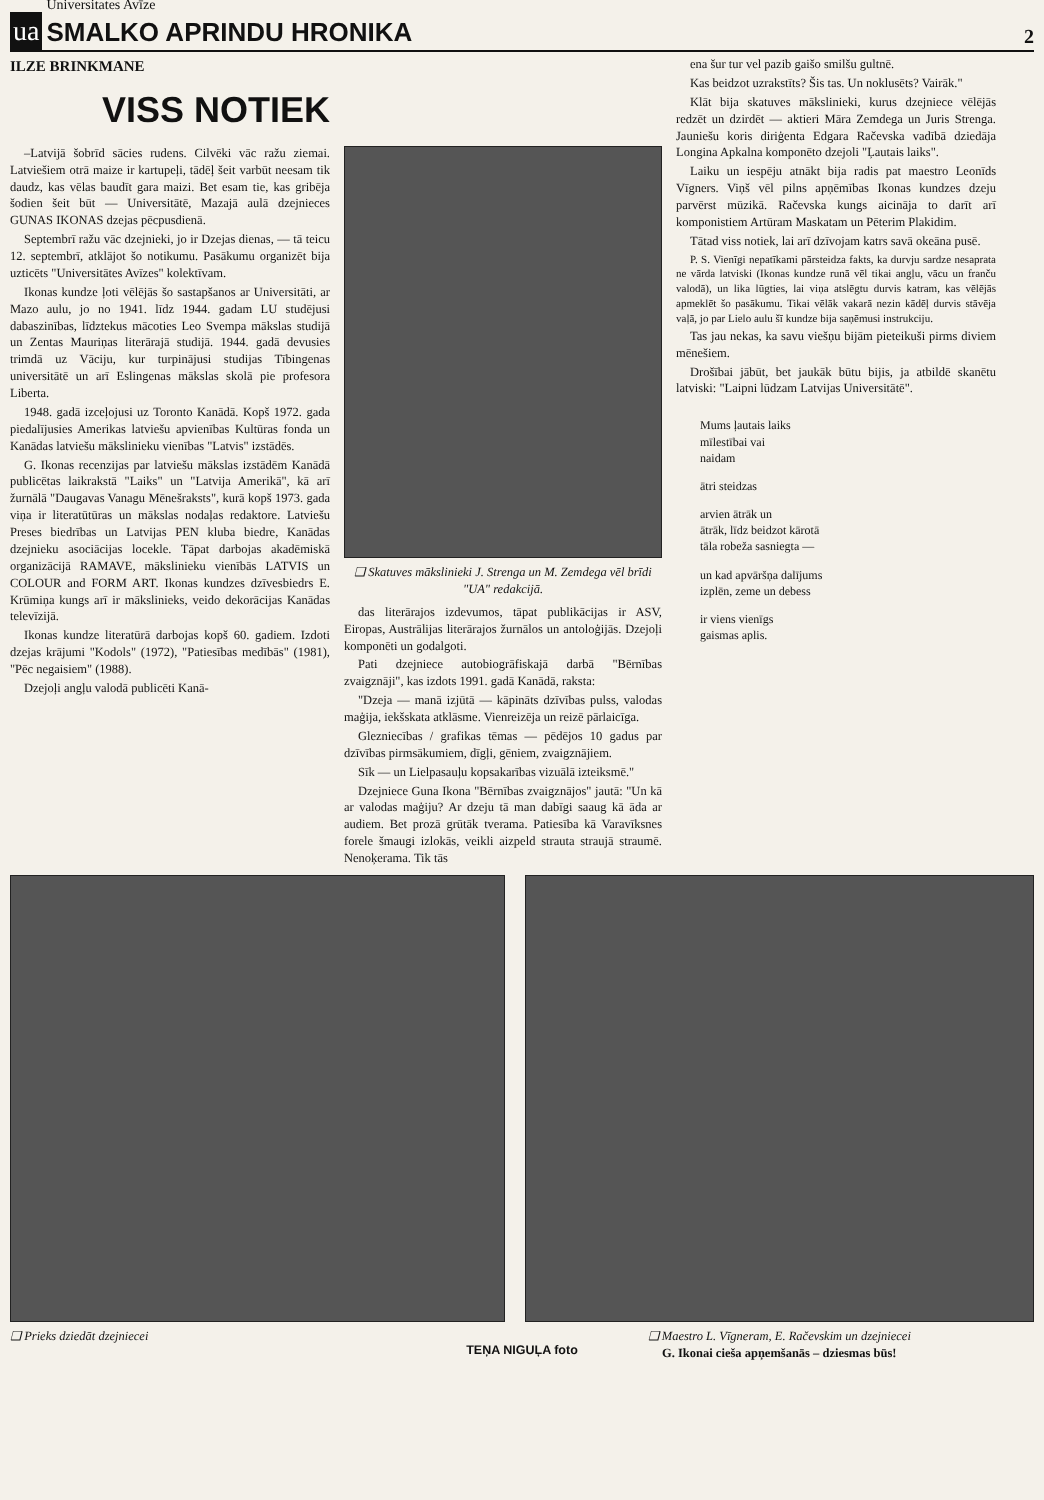ua
Universitates Avīze
SMALKO APRINDU HRONIKA
2
ILZE BRINKMANE
VISS NOTIEK
–Latvijā šobrīd sācies rudens. Cilvēki vāc ražu ziemai. Latviešiem otrā maize ir kartupeļi, tādēļ šeit varbūt neesam tik daudz, kas vēlas baudīt gara maizi. Bet esam tie, kas gribēja šodien šeit būt — Universitātē, Mazajā aulā dzejnieces GUNAS IKONAS dzejas pēcpusdienā.
Septembrī ražu vāc dzejnieki, jo ir Dzejas dienas, — tā teicu 12. septembrī, atklājot šo notikumu. Pasākumu organizēt bija uzticēts "Universitātes Avīzes" kolektīvam.
Ikonas kundze ļoti vēlējās šo sastapšanos ar Universitāti, ar Mazo aulu, jo no 1941. līdz 1944. gadam LU studējusi dabaszinības, līdztekus mācoties Leo Svempa mākslas studijā un Zentas Mauriņas literārajā studijā. 1944. gadā devusies trimdā uz Vāciju, kur turpinājusi studijas Tībingenas universitātē un arī Eslingenas mākslas skolā pie profesora Liberta.
1948. gadā izceļojusi uz Toronto Kanādā. Kopš 1972. gada piedalījusies Amerikas latviešu apvienības Kultūras fonda un Kanādas latviešu mākslinieku vienības "Latvis" izstādēs.
G. Ikonas recenzijas par latviešu mākslas izstādēm Kanādā publicētas laikrakstā "Laiks" un "Latvija Amerikā", kā arī žurnālā "Daugavas Vanagu Mēnešraksts", kurā kopš 1973. gada viņa ir literatūtūras un mākslas nodaļas redaktore. Latviešu Preses biedrības un Latvijas PEN kluba biedre, Kanādas dzejnieku asociācijas locekle. Tāpat darbojas akadēmiskā organizācijā RAMAVE, mākslinieku vienībās LATVIS un COLOUR and FORM ART. Ikonas kundzes dzīvesbiedrs E. Krūmiņa kungs arī ir mākslinieks, veido dekorācijas Kanādas televīzijā.
Ikonas kundze literatūrā darbojas kopš 60. gadiem. Izdoti dzejas krājumi "Kodols" (1972), "Patiesības medībās" (1981), "Pēc negaisiem" (1988).
Dzejoļi angļu valodā publicēti Kanā-
❑ Skatuves mākslinieki J. Strenga un M. Zemdega vēl brīdi "UA" redakcijā.
das literārajos izdevumos, tāpat publikācijas ir ASV, Eiropas, Austrālijas literārajos žurnālos un antoloģijās. Dzejoļi komponēti un godalgoti.
Pati dzejniece autobiogrāfiskajā darbā "Bērnības zvaigznāji", kas izdots 1991. gadā Kanādā, raksta:
"Dzeja — manā izjūtā — kāpināts dzīvības pulss, valodas maģija, iekšskata atklāsme. Vienreizēja un reizē pārlaicīga.
Glezniecības / grafikas tēmas — pēdējos 10 gadus par dzīvības pirmsākumiem, dīgļi, gēniem, zvaigznājiem.
Sīk — un Lielpasauļu kopsakarības vizuālā izteiksmē."
Dzejniece Guna Ikona "Bērnības zvaigznājos" jautā: "Un kā ar valodas maģiju? Ar dzeju tā man dabīgi saaug kā āda ar audiem. Bet prozā grūtāk tverama. Patiesība kā Varavīksnes forele šmaugi izlokās, veikli aizpeld strauta straujā straumē. Nenoķerama. Tik tās
ena šur tur vel pazib gaišo smilšu gultnē.
Kas beidzot uzrakstīts? Šis tas. Un noklusēts? Vairāk."
Klāt bija skatuves mākslinieki, kurus dzejniece vēlējās redzēt un dzirdēt — aktieri Māra Zemdega un Juris Strenga. Jauniešu koris diriģenta Edgara Račevska vadībā dziedāja Longina Apkalna komponēto dzejoli "Ļautais laiks".
Laiku un iespēju atnākt bija radis pat maestro Leonīds Vīgners. Viņš vēl pilns apņēmības Ikonas kundzes dzeju parvērst mūzikā. Račevska kungs aicināja to darīt arī komponistiem Artūram Maskatam un Pēterim Plakidim.
Tātad viss notiek, lai arī dzīvojam katrs savā okeāna pusē.
P. S. Vienīgi nepatīkami pārsteidza fakts, ka durvju sardze nesaprata ne vārda latviski (Ikonas kundze runā vēl tikai angļu, vācu un franču valodā), un lika lūgties, lai viņa atslēgtu durvis katram, kas vēlējās apmeklēt šo pasākumu. Tikai vēlāk vakarā nezin kādēļ durvis stāvēja vaļā, jo par Lielo aulu šī kundze bija saņēmusi instrukciju.
Tas jau nekas, ka savu viešņu bijām pieteikuši pirms diviem mēnešiem.
Drošībai jābūt, bet jaukāk būtu bijis, ja atbildē skanētu latviski: "Laipni lūdzam Latvijas Universitātē".
Mums ļautais laiks
mīlestībai vai
naidam
ātri steidzas
arvien ātrāk un
ātrāk, līdz beidzot kārotā
tāla robeža sasniegta —
un kad apvāršņa dalījums
izplēn, zeme un debess
ir viens vienīgs
gaismas aplis.
❑ Prieks dziedāt dzejniecei ❑ Maestro L. Vīgneram, E. Račevskim un dzejniecei
G. Ikonai cieša apņemšanās – dziesmas būs!
TEŅA NIGUĻA foto